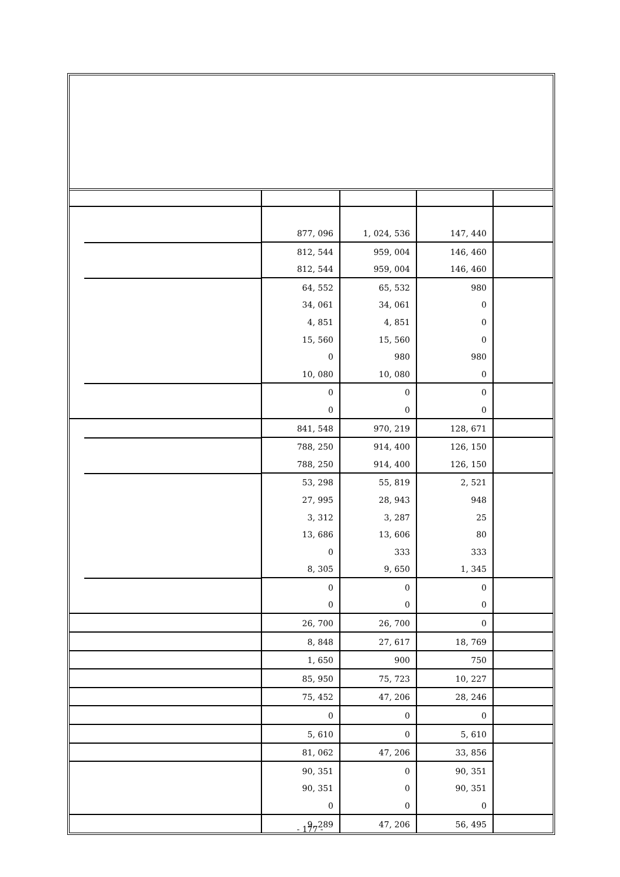| | 877, 096 | 1, 024, 536 | 147, 440 | |
| | 812, 544 | 959, 004 | 146, 460 | |
| | 812, 544 | 959, 004 | 146, 460 | |
| | 64, 552 | 65, 532 | 980 | |
| | 34, 061 | 34, 061 | 0 | |
| | 4, 851 | 4, 851 | 0 | |
| | 15, 560 | 15, 560 | 0 | |
| | 0 | 980 | 980 | |
| | 10, 080 | 10, 080 | 0 | |
| | 0 | 0 | 0 | |
| | 0 | 0 | 0 | |
| | 841, 548 | 970, 219 | 128, 671 | |
| | 788, 250 | 914, 400 | 126, 150 | |
| | 788, 250 | 914, 400 | 126, 150 | |
| | 53, 298 | 55, 819 | 2, 521 | |
| | 27, 995 | 28, 943 | 948 | |
| | 3, 312 | 3, 287 | 25 | |
| | 13, 686 | 13, 606 | 80 | |
| | 0 | 333 | 333 | |
| | 8, 305 | 9, 650 | 1, 345 | |
| | 0 | 0 | 0 | |
| | 0 | 0 | 0 | |
| | 26, 700 | 26, 700 | 0 | |
| | 8, 848 | 27, 617 | 18, 769 | |
| | 1, 650 | 900 | 750 | |
| | 85, 950 | 75, 723 | 10, 227 | |
| | 75, 452 | 47, 206 | 28, 246 | |
| | 0 | 0 | 0 | |
| | 5, 610 | 0 | 5, 610 | |
| | 81, 062 | 47, 206 | 33, 856 | |
| | 90, 351 | 0 | 90, 351 | |
| | 90, 351 | 0 | 90, 351 | |
| | 0 | 0 | 0 | |
| | 9, 289 | 47, 206 | 56, 495 | |
- 177 -